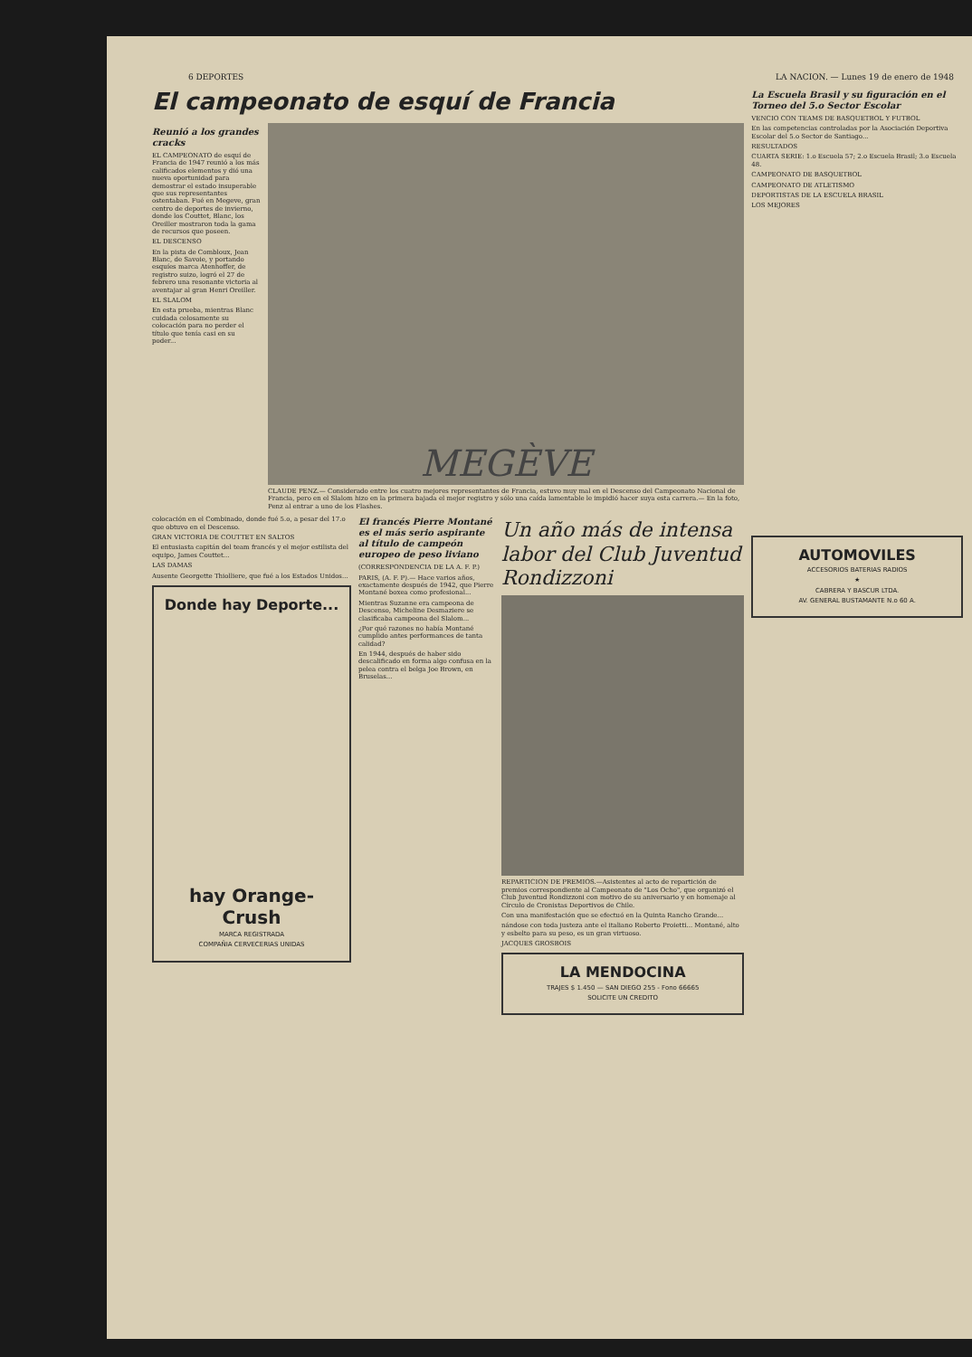6 DEPORTES LA NACION. — Lunes 19 de enero de 1948
El campeonato de esquí de Francia
Reunió a los grandes cracks
EL CAMPEONATO de esquí de Francia de 1947 reunió a los más calificados elementos y dió una nueva oportunidad para demostrar el estado insuperable que sus representantes ostentaban. Fué en Megeve, gran centro de deportes de invierno, donde los Couttet, Blanc, los Oreiller mostraron toda la gama de recursos que poseen.
EL DESCENSO
En la pista de Combloux, Jean Blanc, de Savoie, y portando esquíes marca Atenhoffer, de registro suizo, logró el 27 de febrero una resonante victoria al aventajar al gran Henri Oreiller.
EL SLALOM
En esta prueba, mientras Blanc cuidada celosamente su colocación para no perder el título que tenía casi en su poder...
MEGÈVE
CLAUDE PENZ.— Considerado entre los cuatro mejores representantes de Francia, estuvo muy mal en el Descenso del Campeonato Nacional de Francia, pero en el Slalom hizo en la primera bajada el mejor registro y sólo una caída lamentable le impidió hacer suya esta carrera.— En la foto, Penz al entrar a uno de los Flashes.
colocación en el Combinado, donde fué 5.o, a pesar del 17.o que obtuvo en el Descenso.
GRAN VICTORIA DE COUTTET EN SALTOS
El entusiasta capitán del team francés y el mejor estilista del equipo, James Couttet...
LAS DAMAS
Ausente Georgette Thiolliere, que fué a los Estados Unidos...
Donde hay Deporte...
hay Orange-Crush
MARCA REGISTRADA
COMPAÑIA CERVECERIAS UNIDAS
El francés Pierre Montané es el más serio aspirante al título de campeón europeo de peso liviano
(CORRESPONDENCIA DE LA A. F. P.)
PARIS, (A. F. P).— Hace varios años, exactamente después de 1942, que Pierre Montané boxea como profesional...
Mientras Suzanne era campeona de Descenso, Micheline Desmaziere se clasificaba campeona del Slalom...
¿Por qué razones no había Montané cumplido antes performances de tanta calidad?
En 1944, después de haber sido descalificado en forma algo confusa en la pelea contra el belga Joe Brown, en Bruselas...
Un año más de intensa labor del Club Juventud Rondizzoni
REPARTICION DE PREMIOS.—Asistentes al acto de repartición de premios correspondiente al Campeonato de "Los Ocho", que organizó el Club Juventud Rondizzoni con motivo de su aniversario y en homenaje al Círculo de Cronistas Deportivos de Chile.
Con una manifestación que se efectuó en la Quinta Rancho Grande...
nándose con toda justeza ante el italiano Roberto Proietti... Montané, alto y esbelto para su peso, es un gran virtuoso.
JACQUES GROSBOIS
LA MENDOCINA
TRAJES $ 1.450 — SAN DIEGO 255 - Fono 66665
SOLICITE UN CREDITO
La Escuela Brasil y su figuración en el Torneo del 5.o Sector Escolar
VENCIO CON TEAMS DE BASQUETBOL Y FUTBOL
En las competencias controladas por la Asociación Deportiva Escolar del 5.o Sector de Santiago...
RESULTADOS
CUARTA SERIE: 1.o Escuela 57; 2.o Escuela Brasil; 3.o Escuela 48.
CAMPEONATO DE BASQUETBOL
CAMPEONATO DE ATLETISMO
DEPORTISTAS DE LA ESCUELA BRASIL
LOS MEJORES
AUTOMOVILES
ACCESORIOS BATERIAS RADIOS
★
CABRERA Y BASCUR LTDA.
AV. GENERAL BUSTAMANTE N.o 60 A.